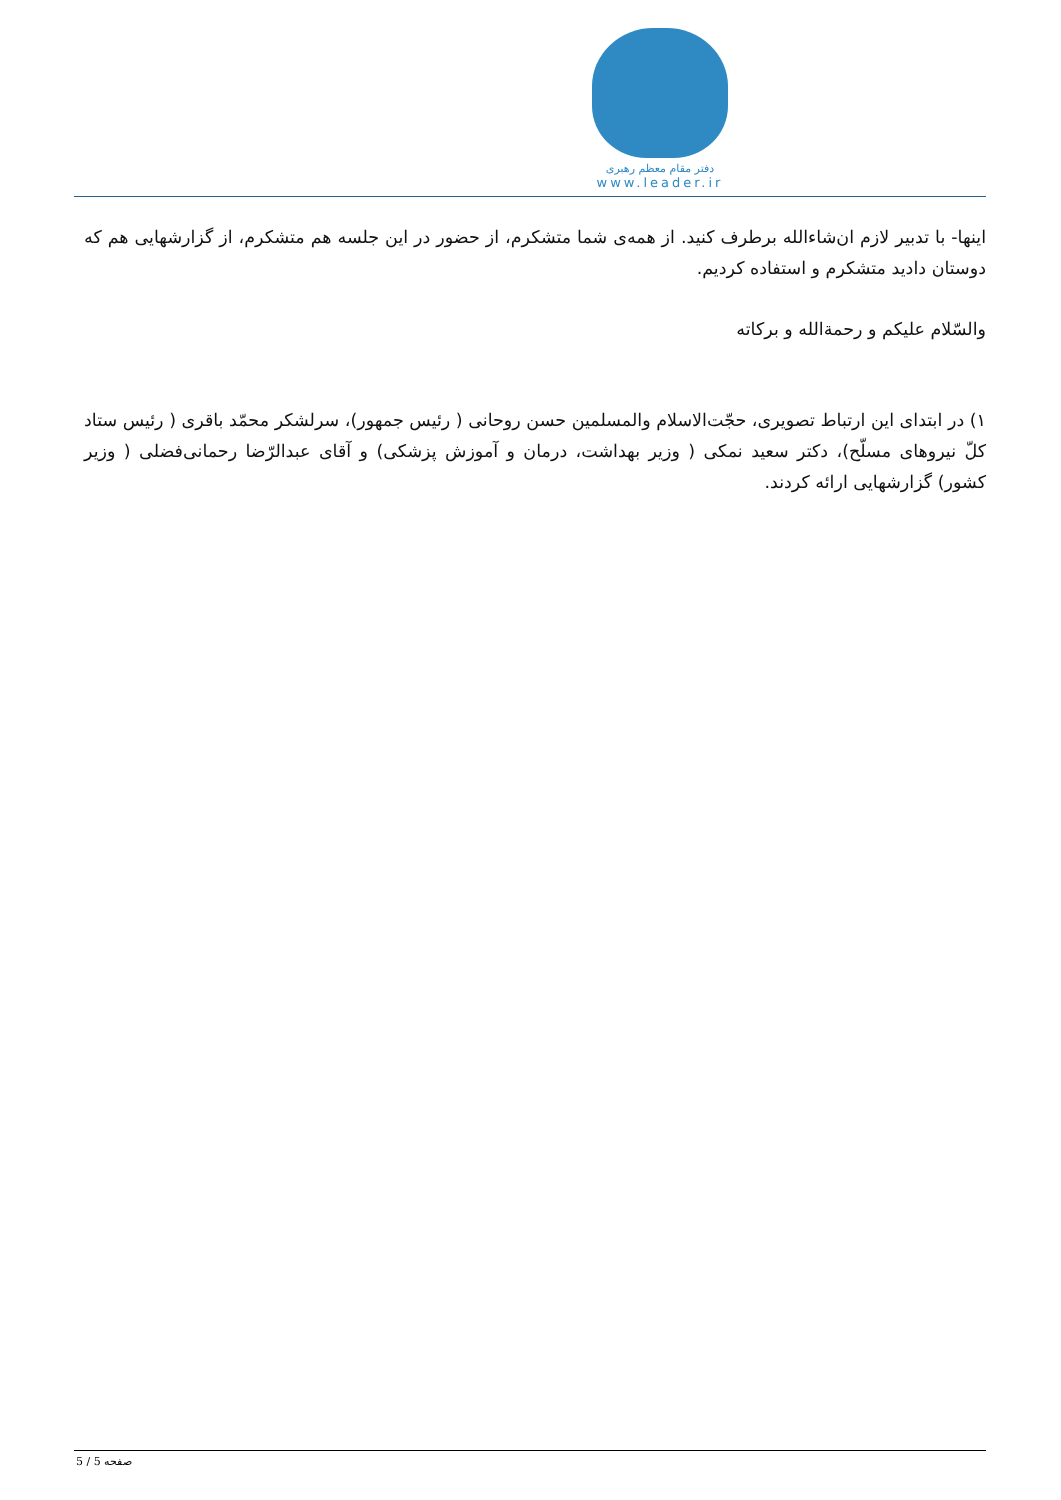دفتر مقام معظم رهبری
www.leader.ir
اینها- با تدبیر لازم ان‌شاءالله برطرف کنید. از همه‌ی شما متشکرم، از حضور در این جلسه هم متشکرم، از گزارشهایی هم که دوستان دادید متشکرم و استفاده کردیم.
والسّلام علیکم و رحمةالله و برکاته
۱) در ابتدای این ارتباط تصویری، حجّت‌الاسلام والمسلمین حسن روحانی ( رئیس جمهور)، سرلشکر محمّد باقری ( رئیس ستاد کلّ نیروهای مسلّح)، دکتر سعید نمکی ( وزیر بهداشت، درمان و آموزش پزشکی) و آقای عبدالرّضا رحمانی‌فضلی ( وزیر کشور) گزارشهایی ارائه کردند.
صفحه 5 / 5